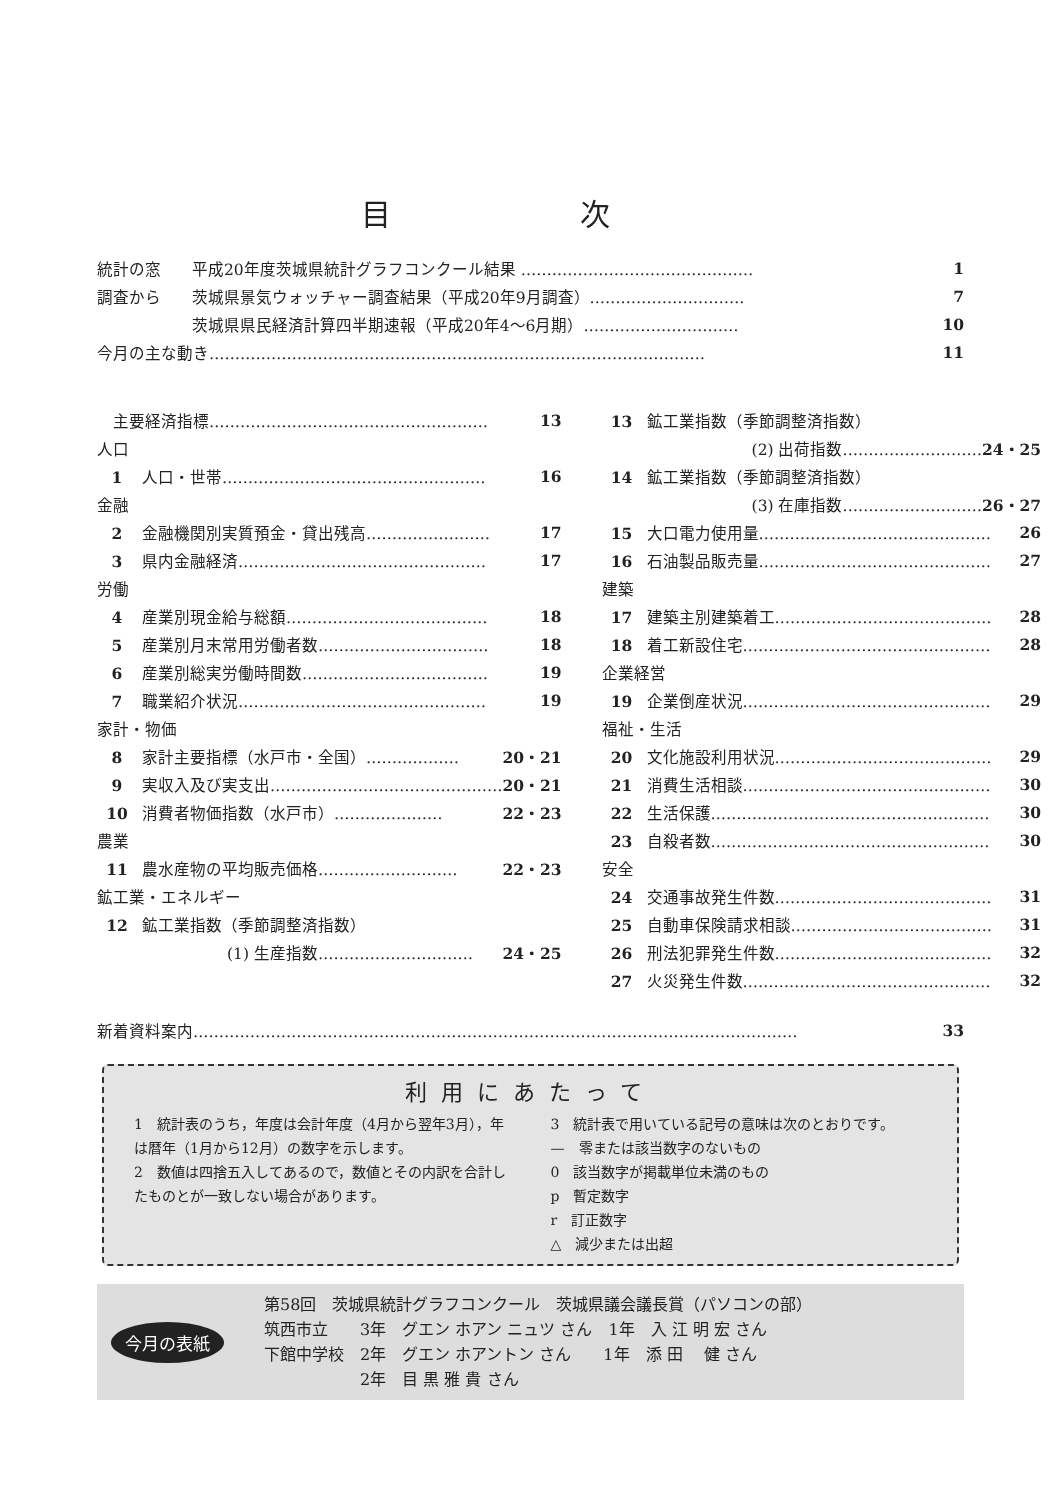目 次
統計の窓 平成20年度茨城県統計グラフコンクール結果 ……………………………………… 1
調査から 茨城県景気ウォッチャー調査結果（平成20年9月調査）………………………… 7
茨城県県民経済計算四半期速報（平成20年4～6月期）………………………… 10
今月の主な動き…………………………………………………………………………………… 11
　主要経済指標……………………………………………… 13
人口
1 人口・世帯…………………………………………… 16
金融
2 金融機関別実質預金・貸出残高…………………… 17
3 県内金融経済………………………………………… 17
労働
4 産業別現金給与総額………………………………… 18
5 産業別月末常用労働者数…………………………… 18
6 産業別総実労働時間数……………………………… 19
7 職業紹介状況………………………………………… 19
家計・物価
8 家計主要指標（水戸市・全国）……………… 20・21
9 実収入及び実支出……………………………………… 20・21
10 消費者物価指数（水戸市）………………… 22・23
農業
11 農水産物の平均販売価格……………………… 22・23
鉱工業・エネルギー
12 鉱工業指数（季節調整済指数）
(1) 生産指数………………………… 24・25
13 鉱工業指数（季節調整済指数）
(2) 出荷指数……………………… 24・25
14 鉱工業指数（季節調整済指数）
(3) 在庫指数……………………… 26・27
15 大口電力使用量……………………………………… 26
16 石油製品販売量……………………………………… 27
建築
17 建築主別建築着工…………………………………… 28
18 着工新設住宅………………………………………… 28
企業経営
19 企業倒産状況………………………………………… 29
福祉・生活
20 文化施設利用状況…………………………………… 29
21 消費生活相談………………………………………… 30
22 生活保護……………………………………………… 30
23 自殺者数……………………………………………… 30
安全
24 交通事故発生件数…………………………………… 31
25 自動車保険請求相談………………………………… 31
26 刑法犯罪発生件数…………………………………… 32
27 火災発生件数………………………………………… 32
新着資料案内……………………………………………………………………………………………………… 33
利用にあたって
1　統計表のうち，年度は会計年度（4月から翌年3月），年は暦年（1月から12月）の数字を示します。
2　数値は四捨五入してあるので，数値とその内訳を合計したものとが一致しない場合があります。
3　統計表で用いている記号の意味は次のとおりです。
—　零または該当数字のないもの
0　該当数字が掲載単位未満のもの
p　暫定数字
r　訂正数字
△　減少または出超
今月の表紙
第58回　茨城県統計グラフコンクール　茨城県議会議長賞（パソコンの部）
筑西市立　　3年　グエン ホアン ニュツ さん　1年　入 江 明 宏 さん
下館中学校　2年　グエン ホアントン さん　　1年　添 田　 健 さん
　　　　　　2年　目 黒 雅 貴 さん